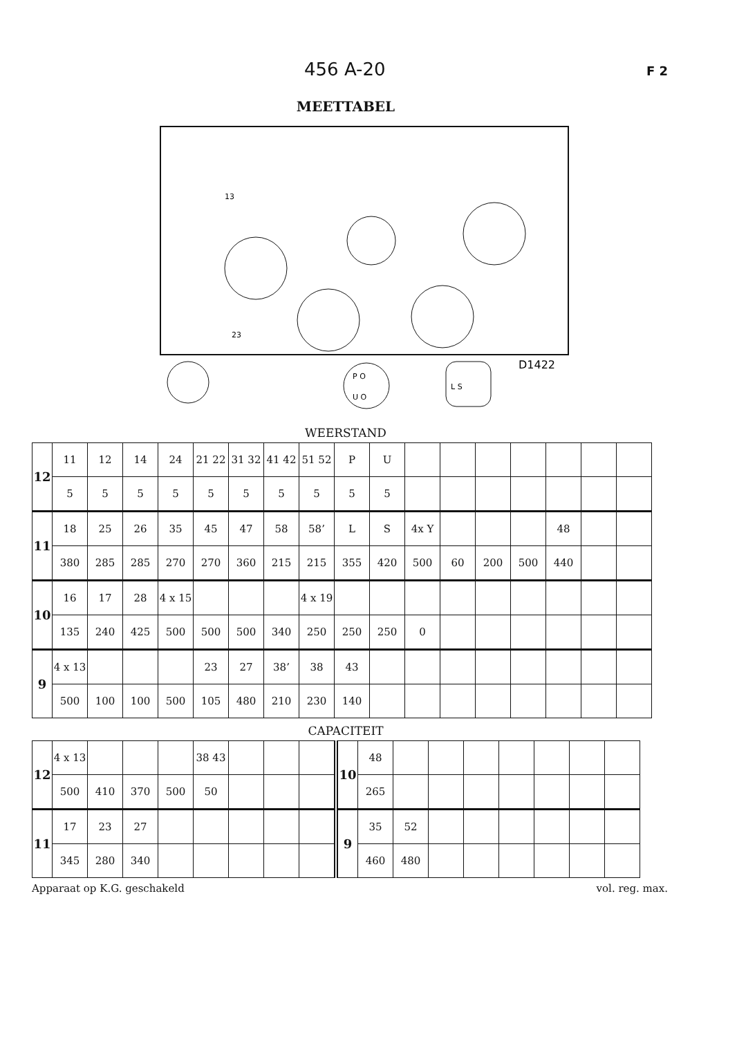456 A-20 F 2
MEETTABEL
13
23
D1422
P O
U O
L S
WEERSTAND
| 12 | 11 | 12 | 14 | 24 | 21 22 | 31 32 | 41 42 | 51 52 | P | U | | | | | | | |
| | 5 | 5 | 5 | 5 | 5 | 5 | 5 | 5 | 5 | 5 | | | | | | | |
| 11 | 18 | 25 | 26 | 35 | 45 | 47 | 58 | 58’ | L | S | 4x Y | | | | 48 | | |
| | 380 | 285 | 285 | 270 | 270 | 360 | 215 | 215 | 355 | 420 | 500 | 60 | 200 | 500 | 440 | | |
| 10 | 16 | 17 | 28 | 4 x 15 | | | | 4 x 19 | | | | | | | | | |
| | 135 | 240 | 425 | 500 | 500 | 500 | 340 | 250 | 250 | 250 | 0 | | | | | | |
| 9 | 4 x 13 | | | | 23 | 27 | 38’ | 38 | 43 | | | | | | | | |
| | 500 | 100 | 100 | 500 | 105 | 480 | 210 | 230 | 140 | | | | | | | | |
CAPACITEIT
| 12 | 4 x 13 | | | | 38 43 | | | | 10 | 48 | | | | | | | |
| | 500 | 410 | 370 | 500 | 50 | | | | | 265 | | | | | | | |
| 11 | 17 | 23 | 27 | | | | | | 9 | 35 | 52 | | | | | | |
| | 345 | 280 | 340 | | | | | | | 460 | 480 | | | | | | |
Apparaat op K.G. geschakeld vol. reg. max.